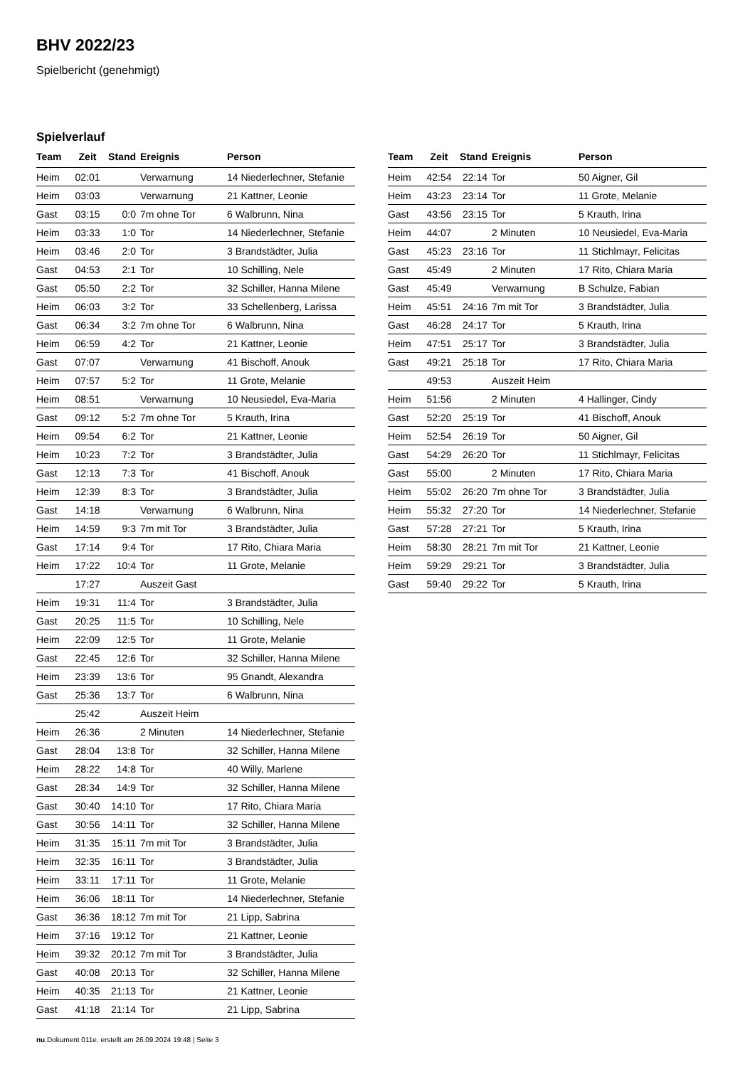BHV 2022/23
Spielbericht (genehmigt)
Spielverlauf
| Team | Zeit | Stand | Ereignis | Person |
| --- | --- | --- | --- | --- |
| Heim | 02:01 | | Verwarnung | 14 Niederlechner, Stefanie |
| Heim | 03:03 | | Verwarnung | 21 Kattner, Leonie |
| Gast | 03:15 | 0:0 | 7m ohne Tor | 6 Walbrunn, Nina |
| Heim | 03:33 | 1:0 | Tor | 14 Niederlechner, Stefanie |
| Heim | 03:46 | 2:0 | Tor | 3 Brandstädter, Julia |
| Gast | 04:53 | 2:1 | Tor | 10 Schilling, Nele |
| Gast | 05:50 | 2:2 | Tor | 32 Schiller, Hanna Milene |
| Heim | 06:03 | 3:2 | Tor | 33 Schellenberg, Larissa |
| Gast | 06:34 | 3:2 | 7m ohne Tor | 6 Walbrunn, Nina |
| Heim | 06:59 | 4:2 | Tor | 21 Kattner, Leonie |
| Gast | 07:07 | | Verwarnung | 41 Bischoff, Anouk |
| Heim | 07:57 | 5:2 | Tor | 11 Grote, Melanie |
| Heim | 08:51 | | Verwarnung | 10 Neusiedel, Eva-Maria |
| Gast | 09:12 | 5:2 | 7m ohne Tor | 5 Krauth, Irina |
| Heim | 09:54 | 6:2 | Tor | 21 Kattner, Leonie |
| Heim | 10:23 | 7:2 | Tor | 3 Brandstädter, Julia |
| Gast | 12:13 | 7:3 | Tor | 41 Bischoff, Anouk |
| Heim | 12:39 | 8:3 | Tor | 3 Brandstädter, Julia |
| Gast | 14:18 | | Verwarnung | 6 Walbrunn, Nina |
| Heim | 14:59 | 9:3 | 7m mit Tor | 3 Brandstädter, Julia |
| Gast | 17:14 | 9:4 | Tor | 17 Rito, Chiara Maria |
| Heim | 17:22 | 10:4 | Tor | 11 Grote, Melanie |
| | 17:27 | | Auszeit Gast | |
| Heim | 19:31 | 11:4 | Tor | 3 Brandstädter, Julia |
| Gast | 20:25 | 11:5 | Tor | 10 Schilling, Nele |
| Heim | 22:09 | 12:5 | Tor | 11 Grote, Melanie |
| Gast | 22:45 | 12:6 | Tor | 32 Schiller, Hanna Milene |
| Heim | 23:39 | 13:6 | Tor | 95 Gnandt, Alexandra |
| Gast | 25:36 | 13:7 | Tor | 6 Walbrunn, Nina |
| | 25:42 | | Auszeit Heim | |
| Heim | 26:36 | | 2 Minuten | 14 Niederlechner, Stefanie |
| Gast | 28:04 | 13:8 | Tor | 32 Schiller, Hanna Milene |
| Heim | 28:22 | 14:8 | Tor | 40 Willy, Marlene |
| Gast | 28:34 | 14:9 | Tor | 32 Schiller, Hanna Milene |
| Gast | 30:40 | 14:10 | Tor | 17 Rito, Chiara Maria |
| Gast | 30:56 | 14:11 | Tor | 32 Schiller, Hanna Milene |
| Heim | 31:35 | 15:11 | 7m mit Tor | 3 Brandstädter, Julia |
| Heim | 32:35 | 16:11 | Tor | 3 Brandstädter, Julia |
| Heim | 33:11 | 17:11 | Tor | 11 Grote, Melanie |
| Heim | 36:06 | 18:11 | Tor | 14 Niederlechner, Stefanie |
| Gast | 36:36 | 18:12 | 7m mit Tor | 21 Lipp, Sabrina |
| Heim | 37:16 | 19:12 | Tor | 21 Kattner, Leonie |
| Heim | 39:32 | 20:12 | 7m mit Tor | 3 Brandstädter, Julia |
| Gast | 40:08 | 20:13 | Tor | 32 Schiller, Hanna Milene |
| Heim | 40:35 | 21:13 | Tor | 21 Kattner, Leonie |
| Gast | 41:18 | 21:14 | Tor | 21 Lipp, Sabrina |
| Team | Zeit | Stand | Ereignis | Person |
| --- | --- | --- | --- | --- |
| Heim | 42:54 | 22:14 | Tor | 50 Aigner, Gil |
| Heim | 43:23 | 23:14 | Tor | 11 Grote, Melanie |
| Gast | 43:56 | 23:15 | Tor | 5 Krauth, Irina |
| Heim | 44:07 | | 2 Minuten | 10 Neusiedel, Eva-Maria |
| Gast | 45:23 | 23:16 | Tor | 11 Stichlmayr, Felicitas |
| Gast | 45:49 | | 2 Minuten | 17 Rito, Chiara Maria |
| Gast | 45:49 | | Verwarnung | B Schulze, Fabian |
| Heim | 45:51 | 24:16 | 7m mit Tor | 3 Brandstädter, Julia |
| Gast | 46:28 | 24:17 | Tor | 5 Krauth, Irina |
| Heim | 47:51 | 25:17 | Tor | 3 Brandstädter, Julia |
| Gast | 49:21 | 25:18 | Tor | 17 Rito, Chiara Maria |
| | 49:53 | | Auszeit Heim | |
| Heim | 51:56 | | 2 Minuten | 4 Hallinger, Cindy |
| Gast | 52:20 | 25:19 | Tor | 41 Bischoff, Anouk |
| Heim | 52:54 | 26:19 | Tor | 50 Aigner, Gil |
| Gast | 54:29 | 26:20 | Tor | 11 Stichlmayr, Felicitas |
| Gast | 55:00 | | 2 Minuten | 17 Rito, Chiara Maria |
| Heim | 55:02 | 26:20 | 7m ohne Tor | 3 Brandstädter, Julia |
| Heim | 55:32 | 27:20 | Tor | 14 Niederlechner, Stefanie |
| Gast | 57:28 | 27:21 | Tor | 5 Krauth, Irina |
| Heim | 58:30 | 28:21 | 7m mit Tor | 21 Kattner, Leonie |
| Heim | 59:29 | 29:21 | Tor | 3 Brandstädter, Julia |
| Gast | 59:40 | 29:22 | Tor | 5 Krauth, Irina |
nu.Dokument 011e, erstellt am 26.09.2024 19:48 | Seite 3